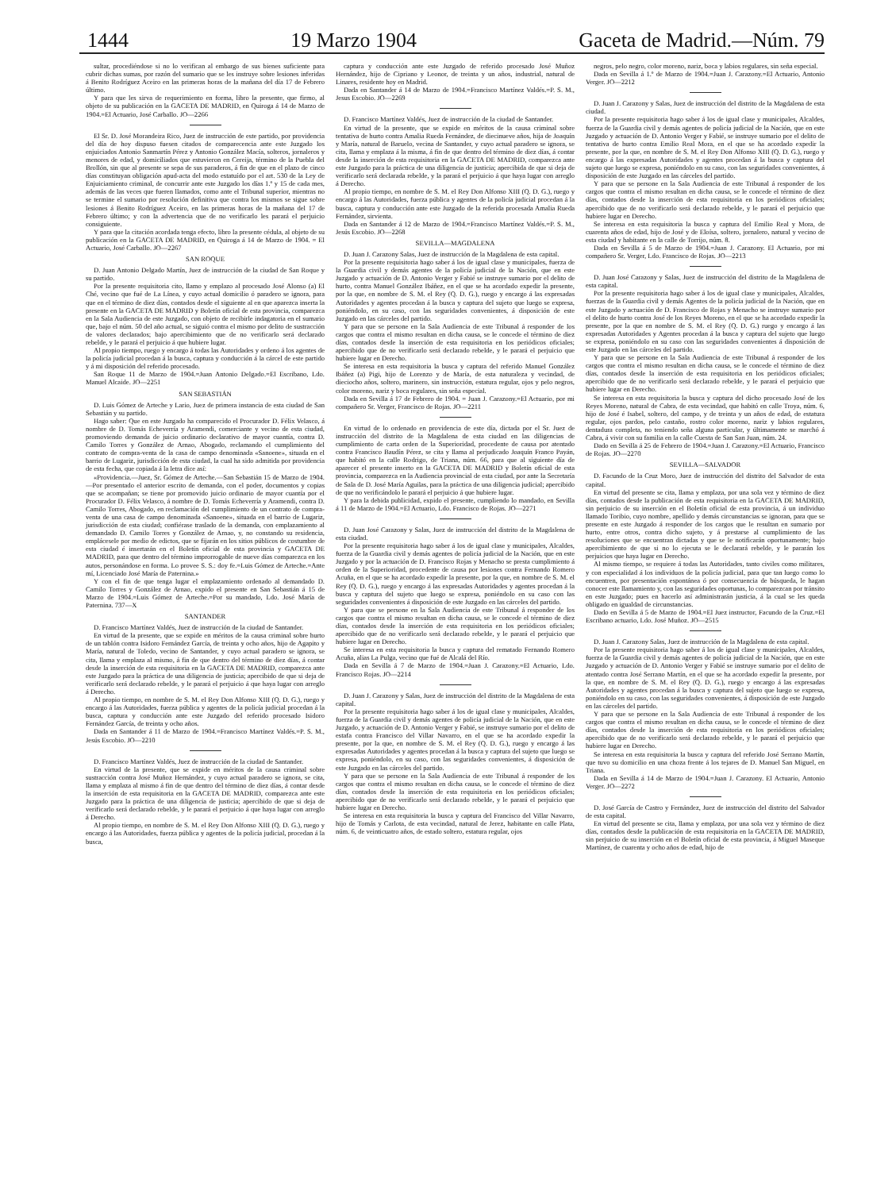1444 19 Marzo 1904 Gaceta de Madrid.—Núm. 79
sultar, procediéndose si no lo verifican al embargo de sus bienes suficiente para cubrir dichas sumas, por razón del sumario que se les instruye sobre lesiones inferidas á Benito Rodríguez Aceiro en las primeras horas de la mañana del día 17 de Febrero último.
Y para que les sirva de requerimiento en forma, libro la presente, que firmo, al objeto de su publicación en la GACETA DE MADRID, en Quiroga á 14 de Marzo de 1904.=El Actuario, José Carballo. JO—2266
El Sr. D. José Morandeira Rico, Juez de instrucción de este partido, por providencia del día de hoy dispuso fuesen citados de comparecencia ante este Juzgado los enjuiciados Antonio Sanmartín Pérez y Antonio González Macía, solteros, jornaleros y menores de edad, y domiciliados que estuvieron en Cereija, término de la Puebla del Brollón, sin que al presente se sepa de sus paraderos, á fin de que en el plazo de cinco días constituyan obligación apud-acta del modo estatuído por el art. 530 de la Ley de Enjuiciamiento criminal, de concurrir ante este Juzgado los días 1.º y 15 de cada mes, además de las veces que fueren llamados, como ante el Tribunal superior, mientras no se termine el sumario por resolución definitiva que contra los mismos se sigue sobre lesiones á Benito Rodríguez Aceiro, en las primeras horas de la mañana del 17 de Febrero último; y con la advertencia que de no verificarlo les parará el perjuicio consiguiente.
Y para que la citación acordada tenga efecto, libro la presente cédula, al objeto de su publicación en la GACETA DE MADRID, en Quiroga á 14 de Marzo de 1904. = El Actuario, José Carballo. JO—2267
SAN ROQUE
D. Juan Antonio Delgado Martín, Juez de instrucción de la ciudad de San Roque y su partido.
Por la presente requisitoria cito, llamo y emplazo al procesado José Alonso (a) El Ché, vecino que fué de La Línea, y cuyo actual domicilio ó paradero se ignora, para que en el término de diez días, contados desde el siguiente al en que aparezca inserta la presente en la GACETA DE MADRID y Boletín oficial de esta provincia, comparezca en la Sala Audiencia de este Juzgado, con objeto de recibirle indagatoria en el sumario que, bajo el núm. 50 del año actual, se siguió contra el mismo por delito de sustracción de valores declarados; bajo apercibimiento que de no verificarlo será declarado rebelde, y le parará el perjuicio á que hubiere lugar.
Al propio tiempo, ruego y encargo á todas las Autoridades y ordeno á los agentes de la policía judicial procedan á la busca, captura y conducción á la cárcel de este partido y á mi disposición del referido procesado.
San Roque 11 de Marzo de 1904.=Juan Antonio Delgado.=El Escribano, Ldo. Manuel Alcaide. JO—2251
SAN SEBASTIÁN
D. Luis Gómez de Arteche y Lario, Juez de primera instancia de esta ciudad de San Sebastián y su partido.
Hago saber: Que en este Juzgado ha comparecido el Procurador D. Félix Velasco, á nombre de D. Tomás Echeverría y Aramendi, comerciante y vecino de esta ciudad, promoviendo demanda de juicio ordinario declarativo de mayor cuantía, contra D. Camilo Torres y González de Arnao, Abogado, reclamando el cumplimiento del contrato de compra-venta de la casa de campo denominada «Sanoene», situada en el barrio de Lugariz, jurisdicción de esta ciudad, la cual ha sido admitida por providencia de esta fecha, que copiada á la letra dice así:
«Providencia.—Juez, Sr. Gómez de Arteche.—San Sebastián 15 de Marzo de 1904.—Por presentado el anterior escrito de demanda, con el poder, documentos y copias que se acompañan; se tiene por promovido juicio ordinario de mayor cuantía por el Procurador D. Félix Velasco, á nombre de D. Tomás Echeverría y Aramendi, contra D. Camilo Torres, Abogado, en reclamación del cumplimiento de un contrato de compra-venta de una casa de campo denominada «Sanoene», situada en el barrio de Lugariz, jurisdicción de esta ciudad; confiérase traslado de la demanda, con emplazamiento al demandado D. Camilo Torres y González de Arnao, y, no constando su residencia, emplácesele por medio de edictos, que se fijarán en los sitios públicos de costumbre de esta ciudad é insertarán en el Boletín oficial de esta provincia y GACETA DE MADRID, para que dentro del término improrrogable de nueve días comparezca en los autos, personándose en forma. Lo provee S. S.: doy fe.=Luis Gómez de Arteche.=Ante mí, Licenciado José María de Paternina.»
Y con el fin de que tenga lugar el emplazamiento ordenado al demandado D. Camilo Torres y González de Arnao, expido el presente en San Sebastián á 15 de Marzo de 1904.=Luis Gómez de Arteche.=Por su mandado, Ldo. José María de Paternina. 737—X
SANTANDER
D. Francisco Martínez Valdés, Juez de instrucción de la ciudad de Santander.
En virtud de la presente, que se expide en méritos de la causa criminal sobre hurto de un tablón contra Isidoro Fernández García, de treinta y ocho años, hijo de Agapito y María, natural de Toledo, vecino de Santander, y cuyo actual paradero se ignora, se cita, llama y emplaza al mismo, á fin de que dentro del término de diez días, á contar desde la inserción de esta requisitoria en la GACETA DE MADRID, comparezca ante este Juzgado para la práctica de una diligencia de justicia; apercibido de que si deja de verificarlo será declarado rebelde, y le parará el perjuicio á que haya lugar con arreglo á Derecho.
Al propio tiempo, en nombre de S. M. el Rey Don Alfonso XIII (Q. D. G.), ruego y encargo á las Autoridades, fuerza pública y agentes de la policía judicial procedan á la busca, captura y conducción ante este Juzgado del referido procesado Isidoro Fernández García, de treinta y ocho años.
Dada en Santander á 11 de Marzo de 1904.=Francisco Martínez Valdés.=P. S. M., Jesús Escobio. JO—2210
D. Francisco Martínez Valdés, Juez de instrucción de la ciudad de Santander.
En virtud de la presente, que se expide en méritos de la causa criminal sobre sustracción contra José Muñoz Hernández, y cuyo actual paradero se ignora, se cita, llama y emplaza al mismo á fin de que dentro del término de diez días, á contar desde la inserción de esta requisitoria en la GACETA DE MADRID, comparezca ante este Juzgado para la práctica de una diligencia de justicia; apercibido de que si deja de verificarlo será declarado rebelde, y le parará el perjuicio á que haya lugar con arreglo á Derecho.
Al propio tiempo, en nombre de S. M. el Rey Don Alfonso XIII (Q. D. G.), ruego y encargo á las Autoridades, fuerza pública y agentes de la policía judicial, procedan á la busca,
captura y conducción ante este Juzgado de referido procesado José Muñoz Hernández, hijo de Cipriano y Leonor, de treinta y un años, industrial, natural de Linares, residente hoy en Madrid.
Dada en Santander á 14 de Marzo de 1904.=Francisco Martínez Valdés.=P. S. M., Jesus Escobio. JO—2269
D. Francisco Martínez Valdés, Juez de instrucción de la ciudad de Santander.
En virtud de la presente, que se expide en méritos de la causa criminal sobre tentativa de hurto contra Amalia Rueda Fernández, de diecinueve años, hija de Joaquín y María, natural de Baruelo, vecina de Santander, y cuyo actual paradero se ignora, se cita, llama y emplaza á la misma, á fin de que dentro del término de diez días, á contar desde la inserción de esta requisitoria en la GACETA DE MADRID, comparezca ante este Juzgado para la práctica de una diligencia de justicia; apercibida de que si deja de verificarlo será declarada rebelde, y la parará el perjuicio á que haya lugar con arreglo á Derecho.
Al propio tiempo, en nombre de S. M. el Rey Don Alfonso XIII (Q. D. G.), ruego y encargo á las Autoridades, fuerza pública y agentes de la policía judicial procedan á la busca, captura y conducción ante este Juzgado de la referida procesada Amalia Rueda Fernández, sirvienta.
Dada en Santander á 12 de Marzo de 1904.=Francisco Martínez Valdés.=P. S. M., Jesús Escobio. JO—2268
SEVILLA—MAGDALENA
D. Juan J. Carazony Salas, Juez de instrucción de la Magdalena de esta capital.
Por la presente requisitoria hago saber á los de igual clase y municipales, fuerza de la Guardia civil y demás agentes de la policía judicial de la Nación, que en este Juzgado y actuación de D. Antonio Verger y Fabié se instruye sumario por el delito de hurto, contra Manuel González Ibáñez, en el que se ha acordado expedir la presente, por la que, en nombre de S. M. el Rey (Q. D. G.), ruego y encargo á las expresadas Autoridades y agentes procedan á la busca y captura del sujeto que luego se expresa, poniéndolo, en su caso, con las seguridades convenientes, á disposición de este Juzgado en las cárceles del partido.
Y para que se persone en la Sala Audiencia de este Tribunal á responder de los cargos que contra el mismo resultan en dicha causa, se le concede el término de diez días, contados desde la inserción de esta requisitoria en los periódicos oficiales; apercibido que de no verificarlo será declarado rebelde, y le parará el perjuicio que hubiere lugar en Derecho.
Se interesa en esta requisitoria la busca y captura del referido Manuel González Ibáñez (a) Pigi, hijo de Lorenzo y de María, de esta naturaleza y vecindad, de dieciocho años, soltero, marinero, sin instrucción, estatura regular, ojos y pelo negros, color moreno, nariz y boca regulares, sin seña especial.
Dada en Sevilla á 17 de Febrero de 1904. = Juan J. Carazony.=El Actuario, por mi compañero Sr. Verger, Francisco de Rojas. JO—2211
En virtud de lo ordenado en providencia de este día, dictada por el Sr. Juez de instrucción del distrito de la Magdalena de esta ciudad en las diligencias de cumplimiento de carta orden de la Superioridad, procedente de causa por atentado contra Francisco Baudín Pérez, se cita y llama al perjudicado Joaquín Franco Payán, que habitó en la calle Rodrigo, de Triana, núm. 66, para que al siguiente día de aparecer el presente inserto en la GACETA DE MADRID y Boletín oficial de esta provincia, comparezca en la Audiencia provincial de esta ciudad, por ante la Secretaría de Sala de D. José María Aguilas, para la práctica de una diligencia judicial; apercibido de que no verificándolo le parará el perjuicio á que hubiere lugar.
Y para la debida publicidad, expido el presente, cumpliendo lo mandado, en Sevilla á 11 de Marzo de 1904.=El Actuario, Ldo. Francisco de Rojas. JO—2271
D. Juan José Carazony y Salas, Juez de instrucción del distrito de la Magdalena de esta ciudad.
Por la presente requisitoria hago saber á los de igual clase y municipales, Alcaldes, fuerza de la Guardia civil y demás agentes de policía judicial de la Nación, que en este Juzgado y por la actuación de D. Francisco Rojas y Menacho se presta cumplimiento á orden de la Superioridad, procedente de causa por lesiones contra Fernando Romero Acuña, en el que se ha acordado expedir la presente, por la que, en nombre de S. M. el Rey (Q. D. G.), ruego y encargo á las expresadas Autoridades y agentes procedan á la busca y captura del sujeto que luego se expresa, poniéndolo en su caso con las seguridades convenientes á disposición de este Juzgado en las cárceles del partido.
Y para que se persone en la Sala Audiencia de este Tribunal á responder de los cargos que contra el mismo resultan en dicha causa, se le concede el término de diez días, contados desde la inserción de esta requisitoria en los periódicos oficiales; apercibido que de no verificarlo será declarado rebelde, y le parará el perjuicio que hubiere lugar en Derecho.
Se interesa en esta requisitoria la busca y captura del rematado Fernando Romero Acuña, alias La Pulga, vecino que fué de Alcalá del Río.
Dada en Sevilla á 7 de Marzo de 1904.=Juan J. Carazony.=El Actuario, Ldo. Francisco Rojas. JO—2214
D. Juan J. Carazony y Salas, Juez de instrucción del distrito de la Magdalena de esta capital.
Por la presente requisitoria hago saber á los de igual clase y municipales, Alcaldes, fuerza de la Guardia civil y demás agentes de policía judicial de la Nación, que en este Juzgado, y actuación de D. Antonio Verger y Fabié, se instruye sumario por el delito de estafa contra Francisco del Villar Navarro, en el que se ha acordado expedir la presente, por la que, en nombre de S. M. el Rey (Q. D. G.), ruego y encargo á las expresadas Autoridades y agentes procedan á la busca y captura del sujeto que luego se expresa, poniéndolo, en su caso, con las seguridades convenientes, á disposición de este Juzgado en las cárceles del partido.
Y para que se persone en la Sala Audiencia de este Tribunal á responder de los cargos que contra el mismo resultan en dicha causa, se le concede el término de diez días, contados desde la inserción de esta requisitoria en los periódicos oficiales; apercibido que de no verificarlo será declarado rebelde, y le parará el perjuicio que hubiere lugar en Derecho.
Se interesa en esta requisitoria la busca y captura del Francisco del Villar Navarro, hijo de Tomás y Carlota, de esta vecindad, natural de Jerez, habitante en calle Plata, núm. 6, de veinticuatro años, de estado soltero, estatura regular, ojos
negros, pelo negro, color moreno, nariz, boca y labios regulares, sin seña especial.
Dada en Sevilla á 1.º de Marzo de 1904.=Juan J. Carazony.=El Actuario, Antonio Verger. JO—2212
D. Juan J. Carazony y Salas, Juez de instrucción del distrito de la Magdalena de esta ciudad.
Por la presente requisitoria hago saber á los de igual clase y municipales, Alcaldes, fuerza de la Guardia civil y demás agentes de policía judicial de la Nación, que en este Juzgado y actuación de D. Antonio Verger y Fabié, se instruye sumario por el delito de tentativa de hurto contra Emilio Real Mora, en el que se ha acordado expedir la presente, por la que, en nombre de S. M. el Rey Don Alfonso XIII (Q. D. G.), ruego y encargo á las expresadas Autoridades y agentes procedan á la busca y captura del sujeto que luego se expresa, poniéndolo en su caso, con las seguridades convenientes, á disposición de este Juzgado en las cárceles del partido.
Y para que se persone en la Sala Audiencia de este Tribunal á responder de los cargos que contra el mismo resultan en dicha causa, se le concede el término de diez días, contados desde la inserción de esta requisitoria en los periódicos oficiales; apercibido que de no verificarlo será declarado rebelde, y le parará el perjuicio que hubiere lugar en Derecho.
Se interesa en esta requisitoria la busca y captura del Emilio Real y Mora, de cuarenta años de edad, hijo de José y de Eloísa, soltero, jornalero, natural y vecino de esta ciudad y habitante en la calle de Torrijo, núm. 8.
Dada en Sevilla á 5 de Marzo de 1904.=Juan J. Carazony. El Actuario, por mi compañero Sr. Verger, Ldo. Francisco de Rojas. JO—2213
D. Juan José Carazony y Salas, Juez de instrucción del distrito de la Magdalena de esta capital.
Por la presente requisitoria hago saber á los de igual clase y municipales, Alcaldes, fuerzas de la Guardia civil y demás Agentes de la policía judicial de la Nación, que en este Juzgado y actuación de D. Francisco de Rojas y Menacho se instruye sumario por el delito de hurto contra José de los Reyes Moreno, en el que se ha acordado expedir la presente, por la que en nombre de S. M. el Rey (Q. D. G.) ruego y encargo á las expresadas Autoridades y Agentes procedan á la busca y captura del sujeto que luego se expresa, poniéndolo en su caso con las seguridades convenientes á disposición de este Juzgado en las cárceles del partido.
Y para que se persone en la Sala Audiencia de este Tribunal á responder de los cargos que contra el mismo resultan en dicha causa, se le concede el término de diez días, contados desde la inserción de esta requisitoria en los periódicos oficiales; apercibido que de no verificarlo será declarado rebelde, y le parará el perjuicio que hubiere lugar en Derecho.
Se interesa en esta requisitoria la busca y captura del dicho procesado José de los Reyes Moreno, natural de Cabra, de esta vecindad, que habitó en calle Troya, núm. 6, hijo de José é Isabel, soltero, del campo, y de treinta y un años de edad, de estatura regular, ojos pardos, pelo castaño, rostro color moreno, nariz y labios regulares, dentadura completa, no teniendo seña alguna particular, y últimamente se marchó á Cabra, á vivir con su familia en la calle Cuesta de San San Juan, núm. 24.
Dado en Sevilla á 25 de Febrero de 1904.=Juan J. Carazony.=El Actuario, Francisco de Rojas. JO—2270
SEVILLA—SALVADOR
D. Facundo de la Cruz Moro, Juez de instrucción del distrito del Salvador de esta capital.
En virtud del presente se cita, llama y emplaza, por una sola vez y término de diez días, contados desde la publicación de esta requisitoria en la GACETA DE MADRID, sin perjuicio de su inserción en el Boletín oficial de esta provincia, á un individuo llamado Toribio, cuyo nombre, apellido y demás circunstancias se ignoran, para que se presente en este Juzgado á responder de los cargos que le resultan en sumario por hurto, entre otros, contra dicho sujeto, y á prestarse al cumplimiento de las resoluciones que se encuentran dictadas y que se le notificarán oportunamente; bajo apercibimiento de que si no lo ejecuta se le declarará rebelde, y le pararán los perjuicios que haya lugar en Derecho.
Al mismo tiempo, se requiere á todas las Autoridades, tanto civiles como militares, y con especialidad á los individuos de la policía judicial, para que tan luego como lo encuentren, por presentación espontánea ó por consecuencia de búsqueda, le hagan conocer este llamamiento y, con las seguridades oportunas, lo comparezcan por tránsito en este Juzgado; pues en hacerlo así administrarán justicia, á la cual se les queda obligado en igualdad de circunstancias.
Dado en Sevilla á 5 de Marzo de 1904.=El Juez instructor, Facundo de la Cruz.=El Escribano actuario, Ldo. José Muñoz. JO—2515
D. Juan J. Carazony Salas, Juez de instrucción de la Magdalena de esta capital.
Por la presente requisitoria hago saber á los de igual clase y municipales, Alcaldes, fuerza de la Guardia civil y demás agentes de policía judicial de la Nación, que en este Juzgado y actuación de D. Antonio Verger y Fabié se instruye sumario por el delito de atentado contra José Serrano Martín, en el que se ha acordado expedir la presente, por la que, en nombre de S. M. el Rey (Q. D. G.), ruego y encargo á las expresadas Autoridades y agentes procedan á la busca y captura del sujeto que luego se expresa, poniéndolo en su caso, con las seguridades convenientes, á disposición de este Juzgado en las cárceles del partido.
Y para que se persone en la Sala Audiencia de este Tribunal á responder de los cargos que contra el mismo resultan en dicha causa, se le concede el término de diez días, contados desde la inserción de esta requisitoria en los periódicos oficiales; apercibido que de no verificarlo será declarado rebelde, y le parará el perjuicio que hubiere lugar en Derecho.
Se interesa en esta requisitoria la busca y captura del referido José Serrano Martín, que tuvo su domicilio en una choza frente á los tejares de D. Manuel San Miguel, en Triana.
Dada en Sevilla á 14 de Marzo de 1904.=Juan J. Carazony. El Actuario, Antonio Verger. JO—2272
D. José García de Castro y Fernández, Juez de instrucción del distrito del Salvador de esta capital.
En virtud del presente se cita, llama y emplaza, por una sola vez y término de diez días, contados desde la publicación de esta requisitoria en la GACETA DE MADRID, sin perjuicio de su inserción en el Boletín oficial de esta provincia, á Miguel Maseque Martínez, de cuarenta y ocho años de edad, hijo de